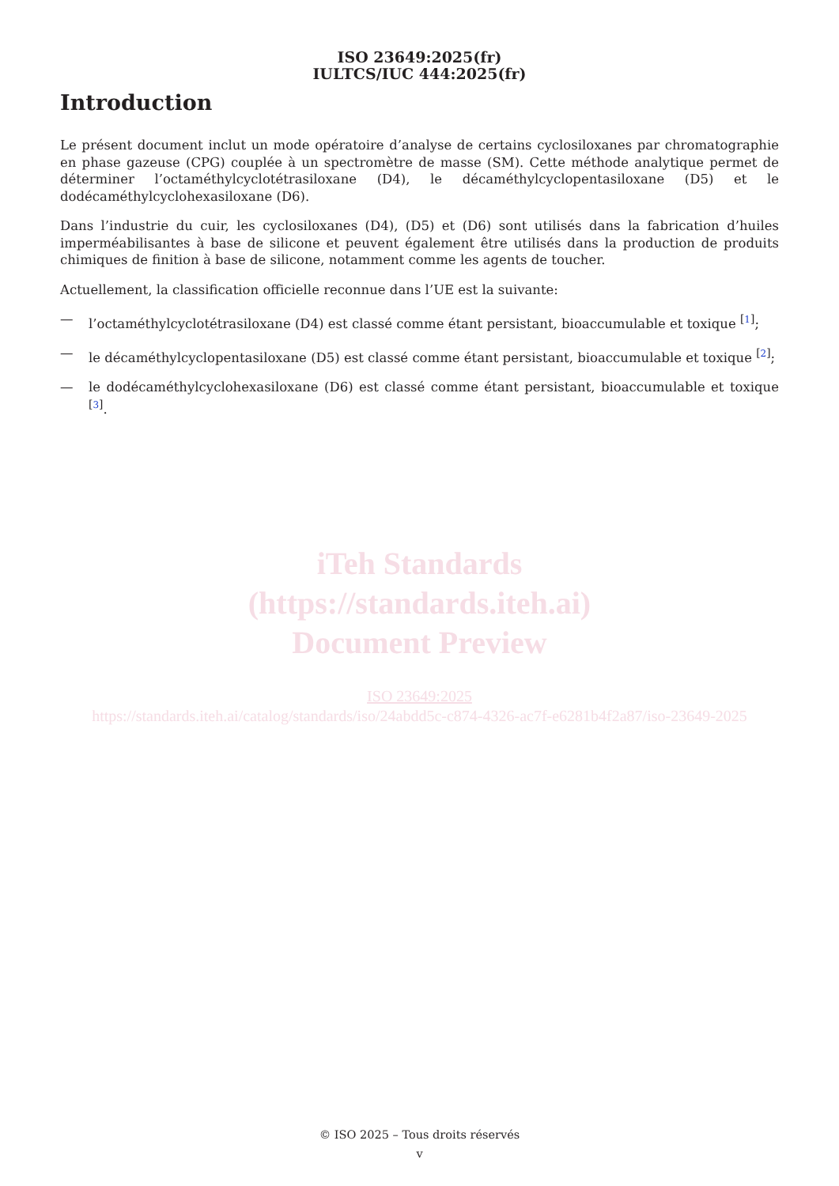ISO 23649:2025(fr)
IULTCS/IUC 444:2025(fr)
Introduction
Le présent document inclut un mode opératoire d’analyse de certains cyclosiloxanes par chromatographie en phase gazeuse (CPG) couplée à un spectromètre de masse (SM). Cette méthode analytique permet de déterminer l’octaméthylcyclotétrasiloxane (D4), le décaméthylcyclopentasiloxane (D5) et le dodécaméthylcyclohexasiloxane (D6).
Dans l’industrie du cuir, les cyclosiloxanes (D4), (D5) et (D6) sont utilisés dans la fabrication d’huiles imperméabilisantes à base de silicone et peuvent également être utilisés dans la production de produits chimiques de finition à base de silicone, notamment comme les agents de toucher.
Actuellement, la classification officielle reconnue dans l’UE est la suivante:
— l’octaméthylcyclotétrasiloxane (D4) est classé comme étant persistant, bioaccumulable et toxique <sup>[1]</sup>;
— le décaméthylcyclopentasiloxane (D5) est classé comme étant persistant, bioaccumulable et toxique <sup>[2]</sup>;
— le dodécaméthylcyclohexasiloxane (D6) est classé comme étant persistant, bioaccumulable et toxique <sup>[3]</sup>.
iTeh Standards
(https://standards.iteh.ai)
Document Preview
ISO 23649:2025
https://standards.iteh.ai/catalog/standards/iso/24abdd5c-c874-4326-ac7f-e6281b4f2a87/iso-23649-2025
© ISO 2025 – Tous droits réservés
v